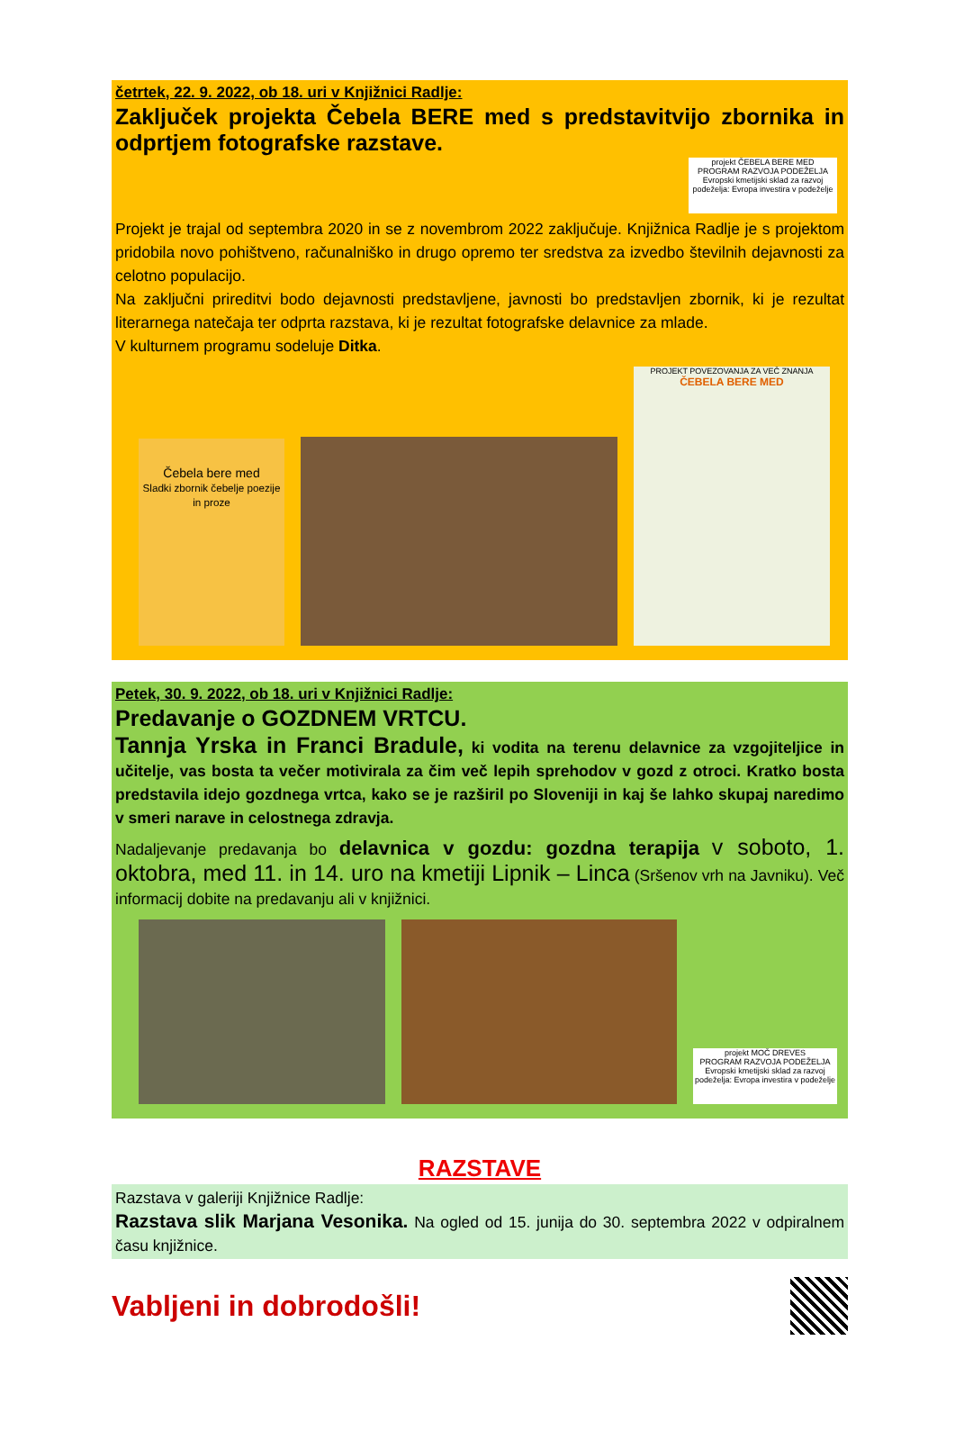četrtek, 22. 9. 2022, ob 18. uri v Knjižnici Radlje:
Zaključek projekta Čebela BERE med s predstavitvijo zbornika in odprtjem fotografske razstave.
projekt ČEBELA BERE MED
PROGRAM RAZVOJA PODEŽELJA
Evropski kmetijski sklad za razvoj podeželja: Evropa investira v podeželje
Projekt je trajal od septembra 2020 in se z novembrom 2022 zaključuje. Knjižnica Radlje je s projektom pridobila novo pohištveno, računalniško in drugo opremo ter sredstva za izvedbo številnih dejavnosti za celotno populacijo.
Na zaključni prireditvi bodo dejavnosti predstavljene, javnosti bo predstavljen zbornik, ki je rezultat literarnega natečaja ter odprta razstava, ki je rezultat fotografske delavnice za mlade.
V kulturnem programu sodeluje Ditka.
Čebela bere med
Sladki zbornik čebelje poezije in proze
PROJEKT POVEZOVANJA ZA VEČ ZNANJA
ČEBELA BERE MED
Petek, 30. 9. 2022, ob 18. uri v Knjižnici Radlje:
Predavanje o GOZDNEM VRTCU.
Tannja Yrska in Franci Bradule, ki vodita na terenu delavnice za vzgojiteljice in učitelje, vas bosta ta večer motivirala za čim več lepih sprehodov v gozd z otroci. Kratko bosta predstavila idejo gozdnega vrtca, kako se je razširil po Sloveniji in kaj še lahko skupaj naredimo v smeri narave in celostnega zdravja.
Nadaljevanje predavanja bo delavnica v gozdu: gozdna terapija v soboto, 1. oktobra, med 11. in 14. uro na kmetiji Lipnik – Linca (Sršenov vrh na Javniku). Več informacij dobite na predavanju ali v knjižnici.
projekt MOČ DREVES
PROGRAM RAZVOJA PODEŽELJA
Evropski kmetijski sklad za razvoj podeželja: Evropa investira v podeželje
RAZSTAVE
Razstava v galeriji Knjižnice Radlje:
Razstava slik Marjana Vesonika. Na ogled od 15. junija do 30. septembra 2022 v odpiralnem času knjižnice.
Vabljeni in dobrodošli!